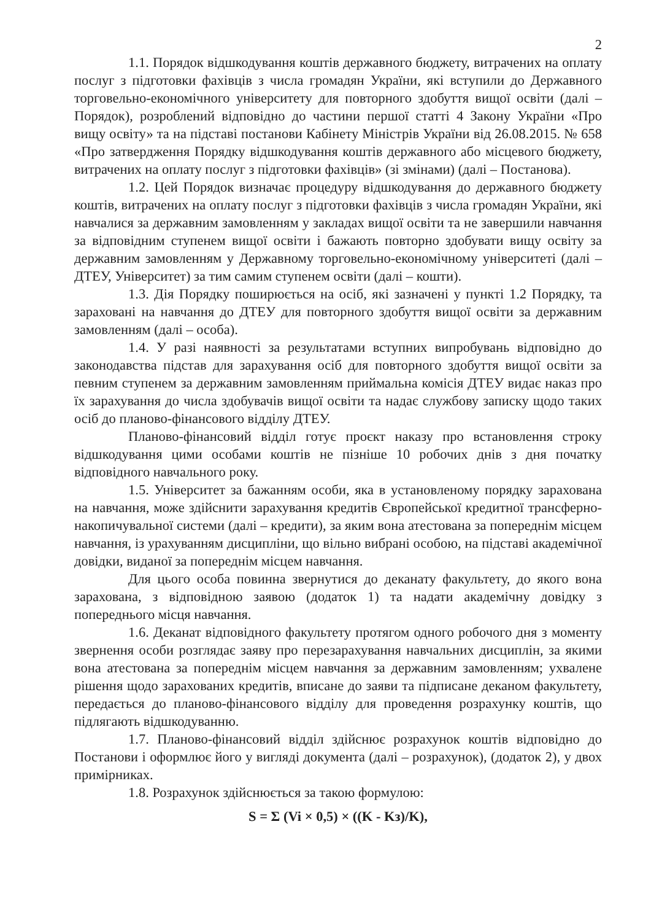2
1.1. Порядок відшкодування коштів державного бюджету, витрачених на оплату послуг з підготовки фахівців з числа громадян України, які вступили до Державного торговельно-економічного університету для повторного здобуття вищої освіти (далі – Порядок), розроблений відповідно до частини першої статті 4 Закону України «Про вищу освіту» та на підставі постанови Кабінету Міністрів України від 26.08.2015. № 658 «Про затвердження Порядку відшкодування коштів державного або місцевого бюджету, витрачених на оплату послуг з підготовки фахівців» (зі змінами) (далі – Постанова).
1.2. Цей Порядок визначає процедуру відшкодування до державного бюджету коштів, витрачених на оплату послуг з підготовки фахівців з числа громадян України, які навчалися за державним замовленням у закладах вищої освіти та не завершили навчання за відповідним ступенем вищої освіти і бажають повторно здобувати вищу освіту за державним замовленням у Державному торговельно-економічному університеті (далі – ДТЕУ, Університет) за тим самим ступенем освіти (далі – кошти).
1.3. Дія Порядку поширюється на осіб, які зазначені у пункті 1.2 Порядку, та зараховані на навчання до ДТЕУ для повторного здобуття вищої освіти за державним замовленням (далі – особа).
1.4. У разі наявності за результатами вступних випробувань відповідно до законодавства підстав для зарахування осіб для повторного здобуття вищої освіти за певним ступенем за державним замовленням приймальна комісія ДТЕУ видає наказ про їх зарахування до числа здобувачів вищої освіти та надає службову записку щодо таких осіб до планово-фінансового відділу ДТЕУ.
Планово-фінансовий відділ готує проєкт наказу про встановлення строку відшкодування цими особами коштів не пізніше 10 робочих днів з дня початку відповідного навчального року.
1.5. Університет за бажанням особи, яка в установленому порядку зарахована на навчання, може здійснити зарахування кредитів Європейської кредитної трансферно-накопичувальної системи (далі – кредити), за яким вона атестована за попереднім місцем навчання, із урахуванням дисципліни, що вільно вибрані особою, на підставі академічної довідки, виданої за попереднім місцем навчання.
Для цього особа повинна звернутися до деканату факультету, до якого вона зарахована, з відповідною заявою (додаток 1) та надати академічну довідку з попереднього місця навчання.
1.6. Деканат відповідного факультету протягом одного робочого дня з моменту звернення особи розглядає заяву про перезарахування навчальних дисциплін, за якими вона атестована за попереднім місцем навчання за державним замовленням; ухвалене рішення щодо зарахованих кредитів, вписане до заяви та підписане деканом факультету, передається до планово-фінансового відділу для проведення розрахунку коштів, що підлягають відшкодуванню.
1.7. Планово-фінансовий відділ здійснює розрахунок коштів відповідно до Постанови і оформлює його у вигляді документа (далі – розрахунок), (додаток 2), у двох примірниках.
1.8. Розрахунок здійснюється за такою формулою:
S = Σ (Vi × 0,5) × ((K - Kз)/K),